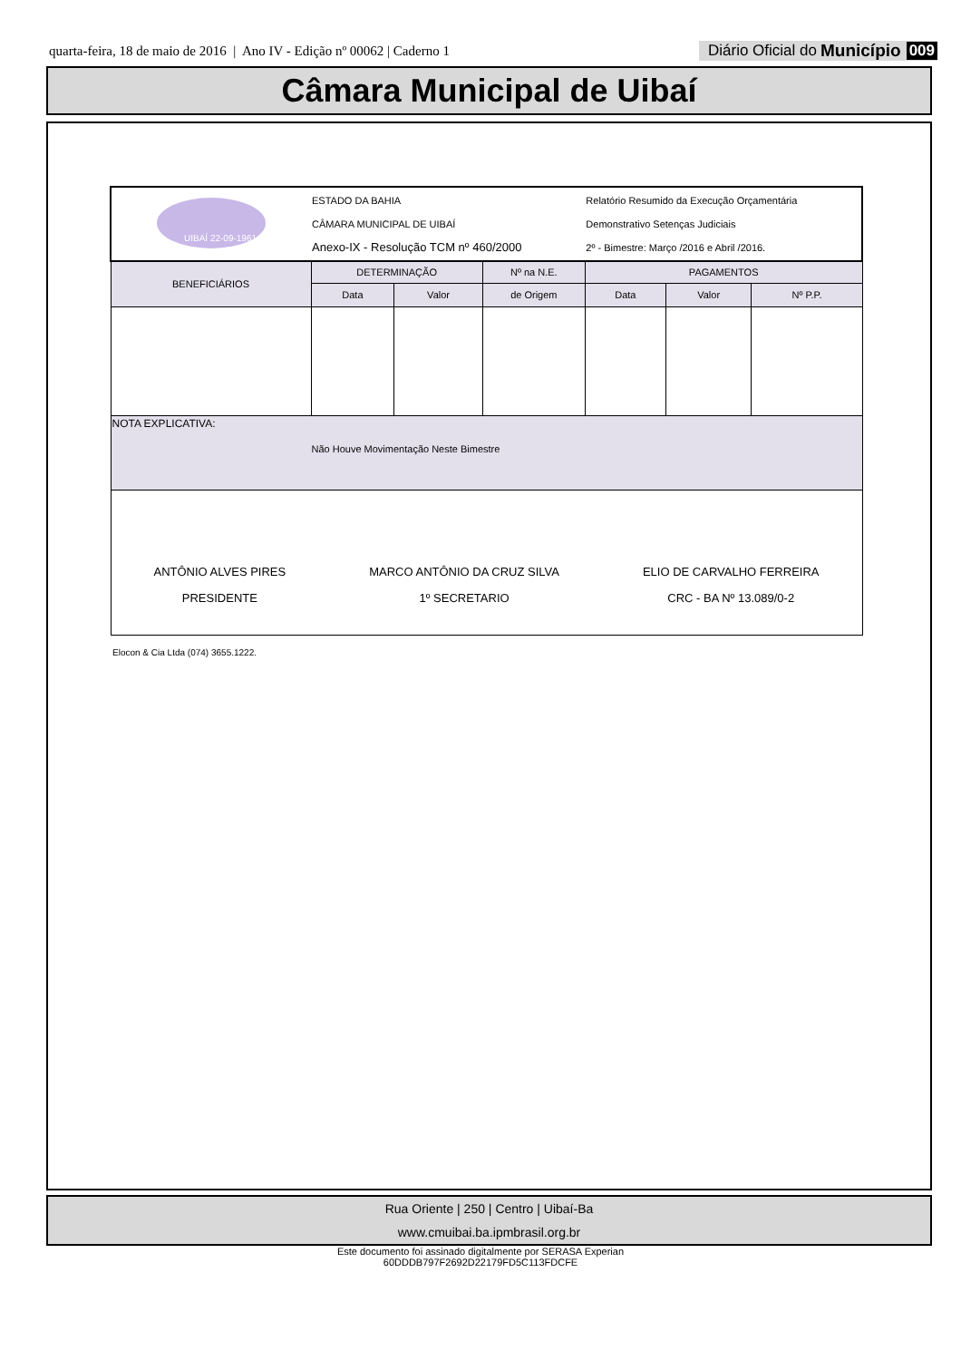quarta-feira, 18 de maio de 2016 | Ano IV - Edição nº 00062 | Caderno 1
Diário Oficial do Município 009
Câmara Municipal de Uibaí
| UIBAÍ 22-09-1961 | ESTADO DA BAHIA CÂMARA MUNICIPAL DE UIBAÍ Anexo-IX - Resolução TCM nº 460/2000 | | | Relatório Resumido da Execução Orçamentária Demonstrativo Setenças Judiciais 2º - Bimestre: Março /2016 e Abril /2016. | | |
| BENEFICIÁRIOS | DETERMINAÇÃO | | Nº na N.E. | PAGAMENTOS | | |
| | Data | Valor | de Origem | Data | Valor | Nº P.P. |
| NOTA EXPLICATIVA: Não Houve Movimentação Neste Bimestre | | | | | | |
| ANTÔNIO ALVES PIRES PRESIDENTE MARCO ANTÔNIO DA CRUZ SILVA 1º SECRETARIO ELIO DE CARVALHO FERREIRA CRC - BA Nº 13.089/0-2 | | | | | | |
Elocon & Cia Ltda (074) 3655.1222.
Rua Oriente | 250 | Centro | Uibaí-Ba
www.cmuibai.ba.ipmbrasil.org.br
Este documento foi assinado digitalmente por SERASA Experian
60DDDB797F2692D22179FD5C113FDCFE